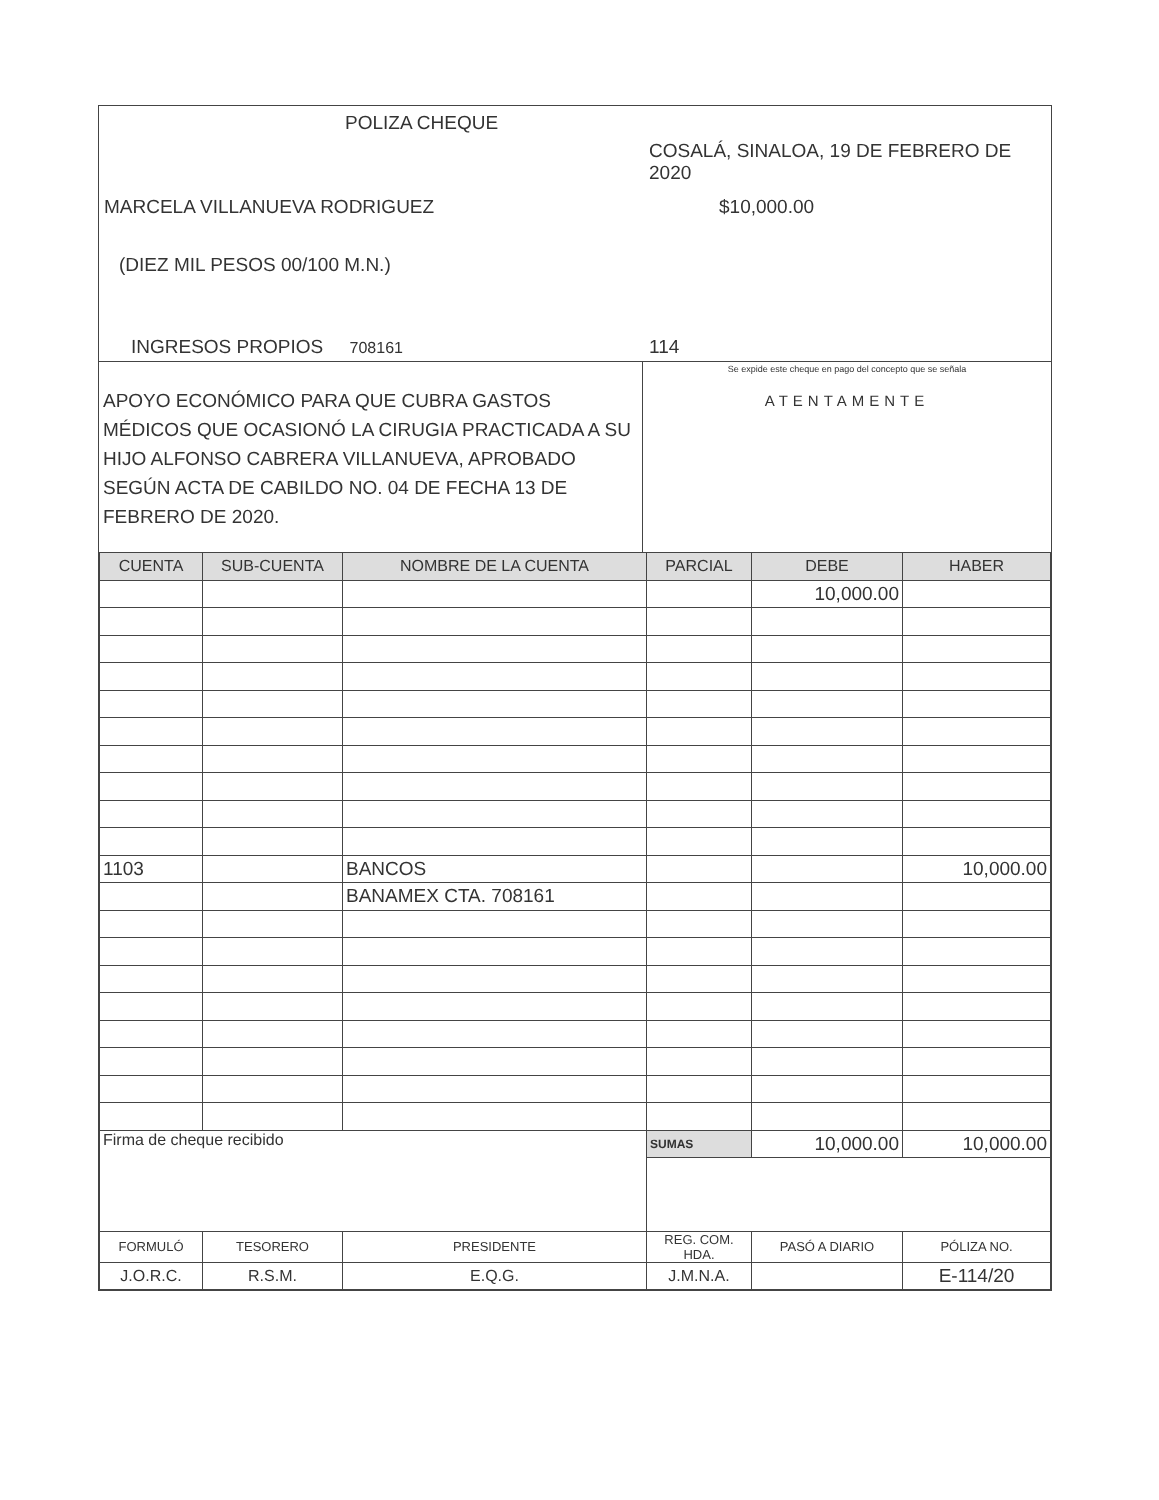POLIZA CHEQUE
COSALÁ, SINALOA, 19 DE FEBRERO DE 2020
MARCELA VILLANUEVA RODRIGUEZ $10,000.00
(DIEZ MIL PESOS 00/100 M.N.)
INGRESOS PROPIOS 708161 114
APOYO ECONÓMICO PARA QUE CUBRA GASTOS MÉDICOS QUE OCASIONÓ LA CIRUGIA PRACTICADA A SU HIJO ALFONSO CABRERA VILLANUEVA, APROBADO SEGÚN ACTA DE CABILDO NO. 04 DE FECHA 13 DE FEBRERO DE 2020.
Se expide este cheque en pago del concepto que se señala
ATENTAMENTE
| CUENTA | SUB-CUENTA | NOMBRE DE LA CUENTA | PARCIAL | DEBE | HABER |
| --- | --- | --- | --- | --- | --- |
| | | | | 10,000.00 | |
| 1103 | | BANCOS | | | 10,000.00 |
| | | BANAMEX CTA. 708161 | | | |
| Firma de cheque recibido | | | SUMAS | 10,000.00 | 10,000.00 |
| FORMULÓ | TESORERO | PRESIDENTE | REG. COM. HDA. | PASÓ A DIARIO | PÓLIZA NO. |
| J.O.R.C. | R.S.M. | E.Q.G. | J.M.N.A. | | E-114/20 |